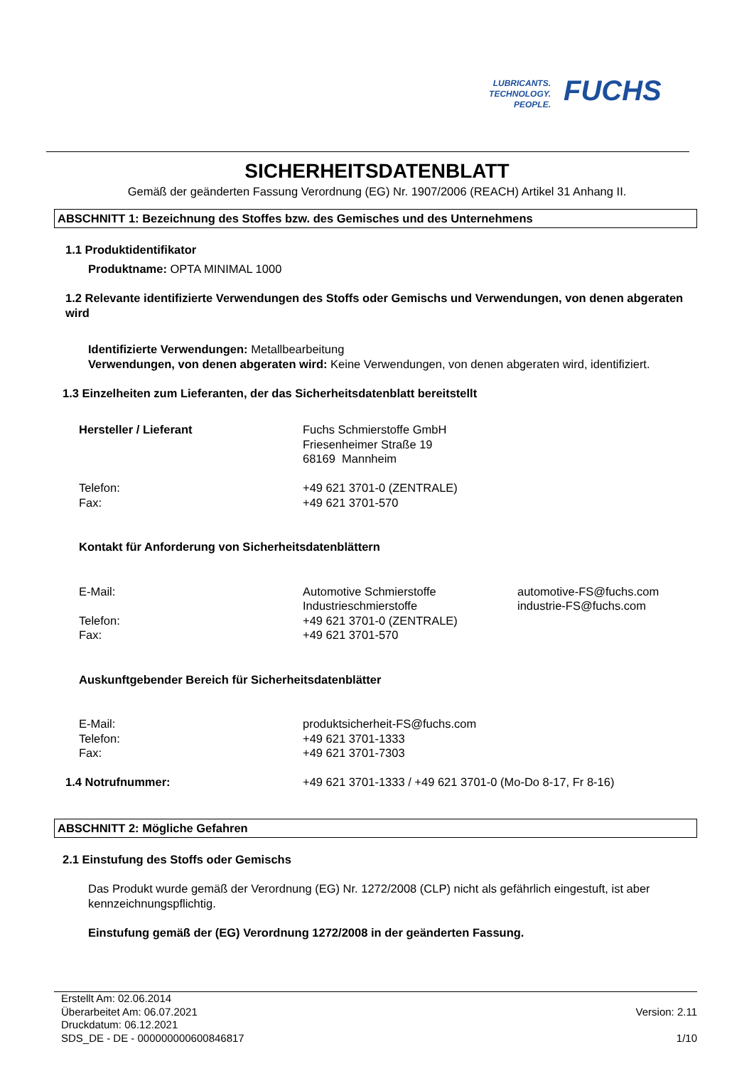LUBRICANTS.
TECHNOLOGY.
PEOPLE.
FUCHS
SICHERHEITSDATENBLATT
Gemäß der geänderten Fassung Verordnung (EG) Nr. 1907/2006 (REACH) Artikel 31 Anhang II.
ABSCHNITT 1: Bezeichnung des Stoffes bzw. des Gemisches und des Unternehmens
1.1 Produktidentifikator
Produktname: OPTA MINIMAL 1000
1.2 Relevante identifizierte Verwendungen des Stoffs oder Gemischs und Verwendungen, von denen abgeraten wird
Identifizierte Verwendungen: Metallbearbeitung
Verwendungen, von denen abgeraten wird: Keine Verwendungen, von denen abgeraten wird, identifiziert.
1.3 Einzelheiten zum Lieferanten, der das Sicherheitsdatenblatt bereitstellt
| Hersteller / Lieferant | Fuchs Schmierstoffe GmbH Friesenheimer Straße 19 68169 Mannheim | |
| Telefon: Fax: | +49 621 3701-0 (ZENTRALE) +49 621 3701-570 | |
| Kontakt für Anforderung von Sicherheitsdatenblättern | | |
| E-Mail: | Automotive Schmierstoffe Industrieschmierstoffe | automotive-FS@fuchs.com industrie-FS@fuchs.com |
| Telefon: Fax: | +49 621 3701-0 (ZENTRALE) +49 621 3701-570 | |
| Auskunftgebender Bereich für Sicherheitsdatenblätter | | |
| E-Mail: Telefon: Fax: | produktsicherheit-FS@fuchs.com +49 621 3701-1333 +49 621 3701-7303 | |
| 1.4 Notrufnummer: | +49 621 3701-1333 / +49 621 3701-0 (Mo-Do 8-17, Fr 8-16) |
ABSCHNITT 2: Mögliche Gefahren
2.1 Einstufung des Stoffs oder Gemischs
Das Produkt wurde gemäß der Verordnung (EG) Nr. 1272/2008 (CLP) nicht als gefährlich eingestuft, ist aber kennzeichnungspflichtig.
Einstufung gemäß der (EG) Verordnung 1272/2008 in der geänderten Fassung.
| Erstellt Am: 02.06.2014 Überarbeitet Am: 06.07.2021 Druckdatum: 06.12.2021 SDS_DE - DE - 000000000600846817 | Version: 2.11 1/10 |